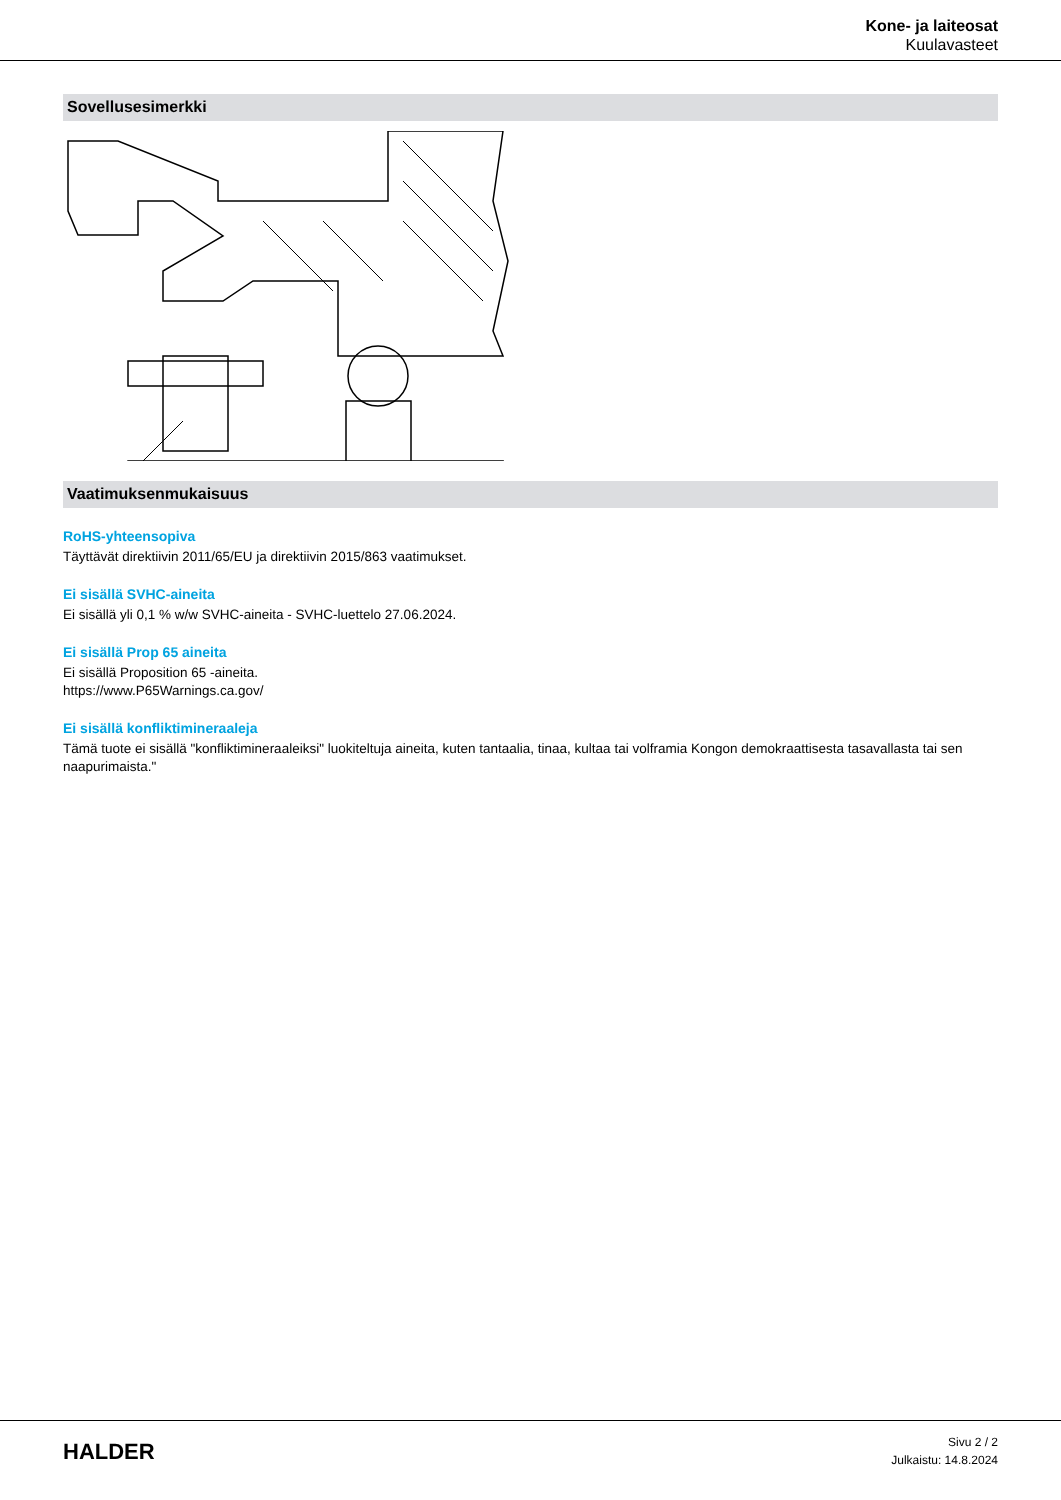Kone- ja laiteosat
Kuulavasteet
Sovellusesimerkki
Vaatimuksenmukaisuus
RoHS-yhteensopiva
Täyttävät direktiivin 2011/65/EU ja direktiivin 2015/863 vaatimukset.
Ei sisällä SVHC-aineita
Ei sisällä yli 0,1 % w/w SVHC-aineita - SVHC-luettelo 27.06.2024.
Ei sisällä Prop 65 aineita
Ei sisällä Proposition 65 -aineita.
https://www.P65Warnings.ca.gov/
Ei sisällä konfliktimineraaleja
Tämä tuote ei sisällä "konfliktimineraaleiksi" luokiteltuja aineita, kuten tantaalia, tinaa, kultaa tai volframia Kongon demokraattisesta tasavallasta tai sen naapurimaista."
HALDER
Sivu 2 / 2
Julkaistu: 14.8.2024